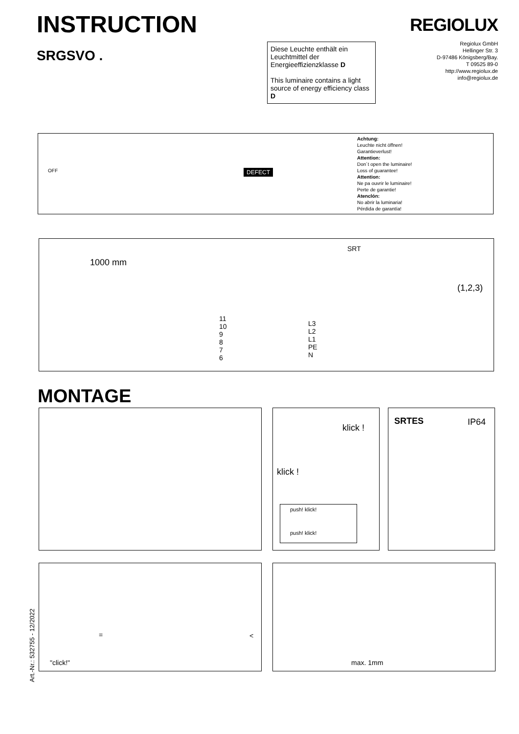INSTRUCTION
SRGSVO .
Diese Leuchte enthält ein Leuchtmittel der Energieeffizienzklasse D
This luminaire contains a light source of energy efficiency class D
REGIOLUX
Regiolux GmbH
Hellinger Str. 3
D-97486 Königsberg/Bay.
T 09525 89-0
http://www.regiolux.de
info@regiolux.de
OFF DEFECT
Achtung:
Leuchte nicht öffnen!
Garantieverlust!
Attention:
Don´t open the luminaire!
Loss of guarantee!
Attention:
Ne pa ouvrir le luminaire!
Perte de garantie!
Atenclón:
No abrir la luminaria!
Pérdida de garantía!
1000 mm
SRT
11
10
9
8
7
6
L3
L2
L1
PE
N
(1,2,3)
MONTAGE
klick !
klick !
push! klick!
push! klick!
SRTES IP64
Art.-Nr.: 532755 - 12/2022
"click!"
= <
max. 1mm